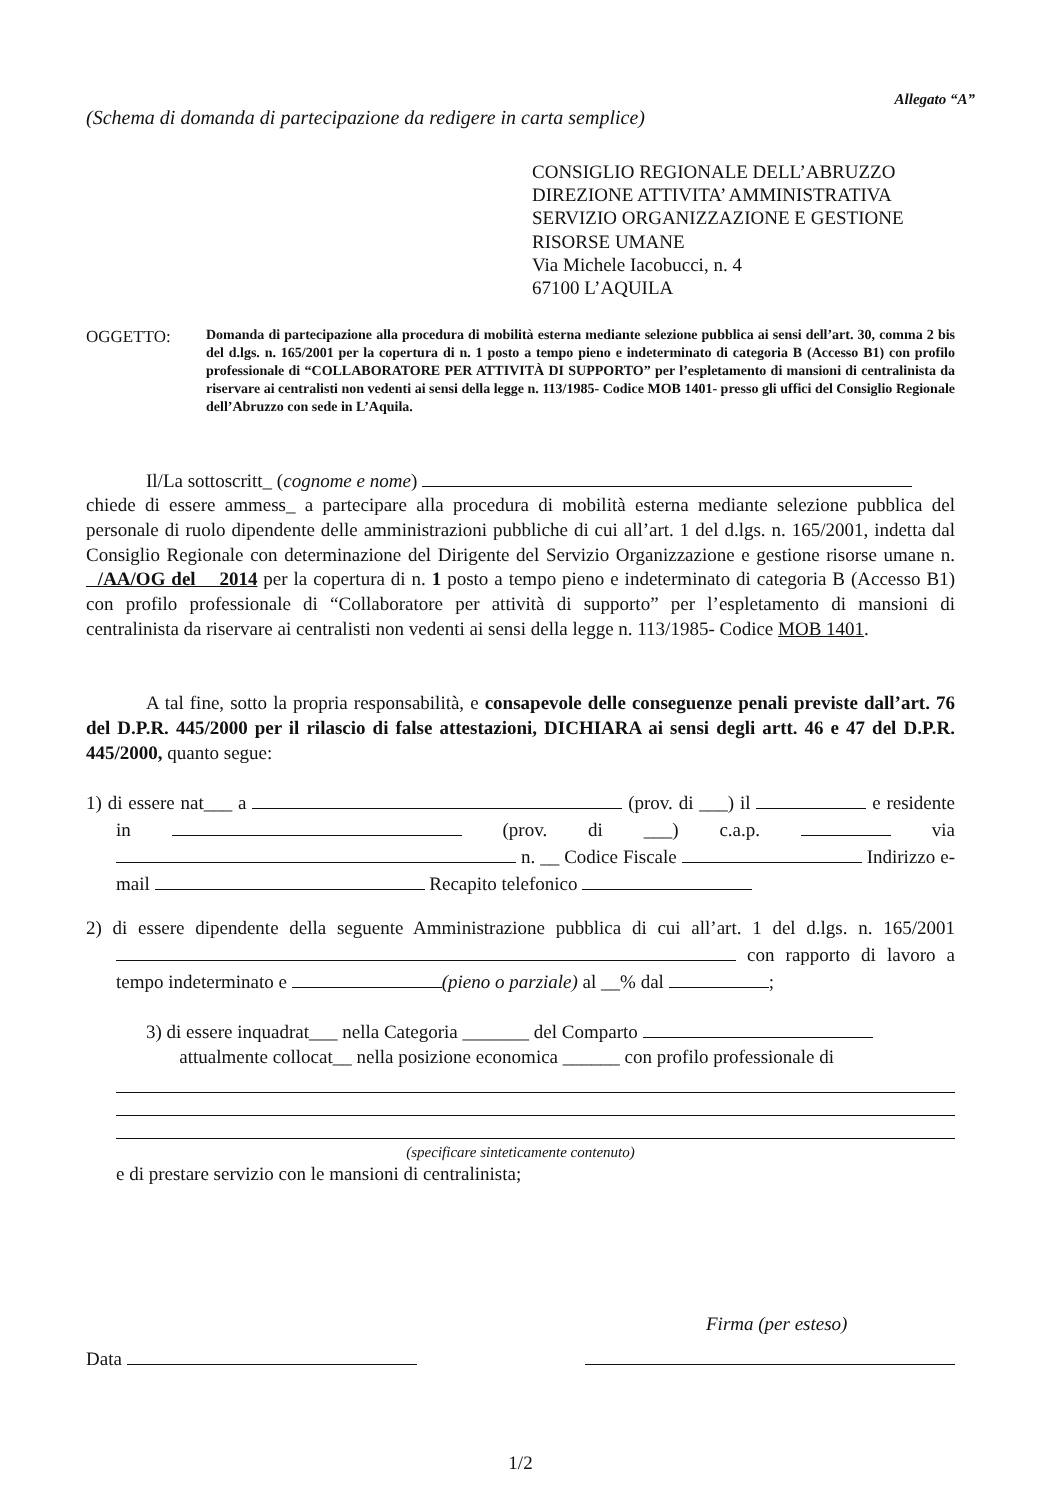Allegato “A”
(Schema di domanda di partecipazione da redigere in carta semplice)
CONSIGLIO REGIONALE DELL’ABRUZZO
DIREZIONE ATTIVITA’ AMMINISTRATIVA
SERVIZIO ORGANIZZAZIONE E GESTIONE
RISORSE UMANE
Via Michele Iacobucci, n. 4
67100 L’AQUILA
OGGETTO:
Domanda di partecipazione alla procedura di mobilità esterna mediante selezione pubblica ai sensi dell’art. 30, comma 2 bis del d.lgs. n. 165/2001 per la copertura di n. 1 posto a tempo pieno e indeterminato di categoria B (Accesso B1) con profilo professionale di “COLLABORATORE PER ATTIVITÀ DI SUPPORTO” per l’espletamento di mansioni di centralinista da riservare ai centralisti non vedenti ai sensi della legge n. 113/1985- Codice MOB 1401- presso gli uffici del Consiglio Regionale dell’Abruzzo con sede in L’Aquila.
Il/La sottoscritt_ (cognome e nome)
chiede di essere ammess_ a partecipare alla procedura di mobilità esterna mediante selezione pubblica del personale di ruolo dipendente delle amministrazioni pubbliche di cui all’art. 1 del d.lgs. n. 165/2001, indetta dal Consiglio Regionale con determinazione del Dirigente del Servizio Organizzazione e gestione risorse umane n. /AA/OG del 2014 per la copertura di n. 1 posto a tempo pieno e indeterminato di categoria B (Accesso B1) con profilo professionale di “Collaboratore per attività di supporto” per l’espletamento di mansioni di centralinista da riservare ai centralisti non vedenti ai sensi della legge n. 113/1985- Codice MOB 1401.
A tal fine, sotto la propria responsabilità, e consapevole delle conseguenze penali previste dall’art. 76 del D.P.R. 445/2000 per il rilascio di false attestazioni, DICHIARA ai sensi degli artt. 46 e 47 del D.P.R. 445/2000, quanto segue:
1) di essere nat___ a (prov. di ___) il e residente in (prov. di ___) c.a.p. via n. __ Codice Fiscale Indirizzo e-mail Recapito telefonico
2) di essere dipendente della seguente Amministrazione pubblica di cui all’art. 1 del d.lgs. n. 165/2001 con rapporto di lavoro a tempo indeterminato e (pieno o parziale) al __% dal ;
3) di essere inquadrat___ nella Categoria _______ del Comparto
attualmente collocat__ nella posizione economica ______ con profilo professionale di
(specificare sinteticamente contenuto)
e di prestare servizio con le mansioni di centralinista;
Firma (per esteso)
Data
1/2